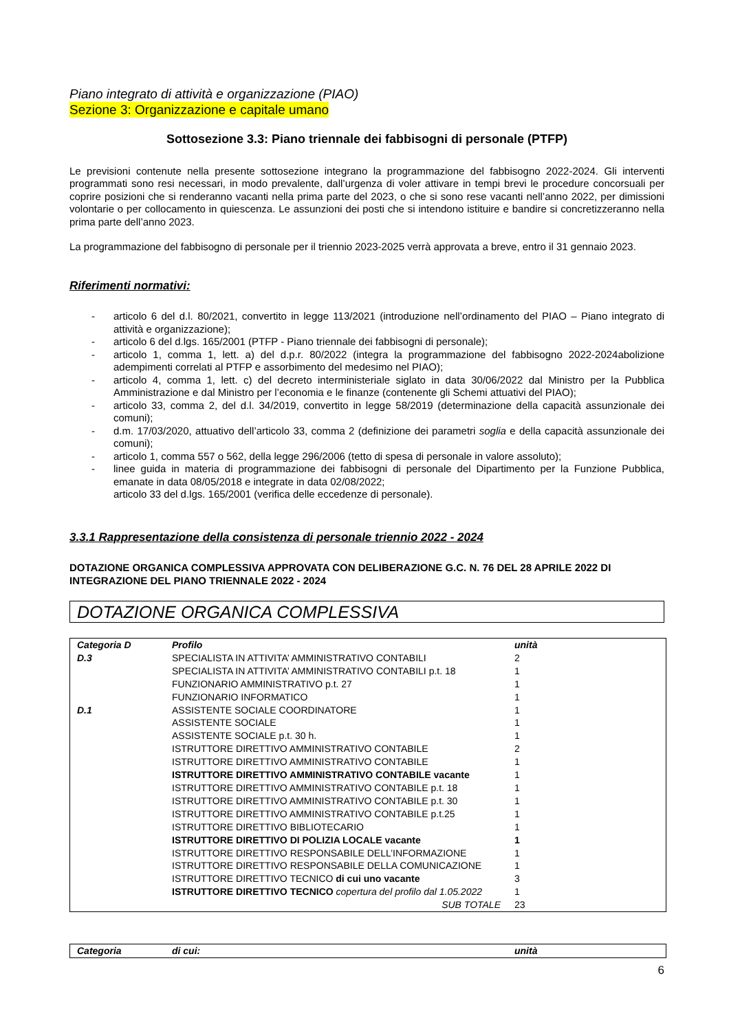Piano integrato di attività e organizzazione (PIAO)
Sezione 3: Organizzazione e capitale umano
Sottosezione 3.3: Piano triennale dei fabbisogni di personale (PTFP)
Le previsioni contenute nella presente sottosezione integrano la programmazione del fabbisogno 2022-2024. Gli interventi programmati sono resi necessari, in modo prevalente, dall’urgenza di voler attivare in tempi brevi le procedure concorsuali per coprire posizioni che si renderanno vacanti nella prima parte del 2023, o che si sono rese vacanti nell’anno 2022, per dimissioni volontarie o per collocamento in quiescenza. Le assunzioni dei posti che si intendono istituire e bandire si concretizzeranno nella prima parte dell’anno 2023.
La programmazione del fabbisogno di personale per il triennio 2023-2025 verrà approvata a breve, entro il 31 gennaio 2023.
Riferimenti normativi:
- articolo 6 del d.l. 80/2021, convertito in legge 113/2021 (introduzione nell’ordinamento del PIAO – Piano integrato di attività e organizzazione);
- articolo 6 del d.lgs. 165/2001 (PTFP - Piano triennale dei fabbisogni di personale);
- articolo 1, comma 1, lett. a) del d.p.r. 80/2022 (integra la programmazione del fabbisogno 2022-2024abolizione adempimenti correlati al PTFP e assorbimento del medesimo nel PIAO);
- articolo 4, comma 1, lett. c) del decreto interministeriale siglato in data 30/06/2022 dal Ministro per la Pubblica Amministrazione e dal Ministro per l’economia e le finanze (contenente gli Schemi attuativi del PIAO);
- articolo 33, comma 2, del d.l. 34/2019, convertito in legge 58/2019 (determinazione della capacità assunzionale dei comuni);
- d.m. 17/03/2020, attuativo dell’articolo 33, comma 2 (definizione dei parametri soglia e della capacità assunzionale dei comuni);
- articolo 1, comma 557 o 562, della legge 296/2006 (tetto di spesa di personale in valore assoluto);
- linee guida in materia di programmazione dei fabbisogni di personale del Dipartimento per la Funzione Pubblica, emanate in data 08/05/2018 e integrate in data 02/08/2022;
articolo 33 del d.lgs. 165/2001 (verifica delle eccedenze di personale).
3.3.1 Rappresentazione della consistenza di personale triennio 2022 - 2024
DOTAZIONE ORGANICA COMPLESSIVA APPROVATA CON DELIBERAZIONE G.C. N. 76 DEL 28 APRILE 2022 DI INTEGRAZIONE DEL PIANO TRIENNALE 2022 - 2024
DOTAZIONE ORGANICA COMPLESSIVA
| Categoria D | Profilo | unità |
| --- | --- | --- |
| D.3 | SPECIALISTA IN ATTIVITA’ AMMINISTRATIVO CONTABILI | 2 |
| | SPECIALISTA IN ATTIVITA’ AMMINISTRATIVO CONTABILI p.t. 18 | 1 |
| | FUNZIONARIO AMMINISTRATIVO p.t. 27 | 1 |
| | FUNZIONARIO INFORMATICO | 1 |
| D.1 | ASSISTENTE SOCIALE COORDINATORE | 1 |
| | ASSISTENTE SOCIALE | 1 |
| | ASSISTENTE SOCIALE p.t. 30 h. | 1 |
| | ISTRUTTORE DIRETTIVO AMMINISTRATIVO CONTABILE | 2 |
| | ISTRUTTORE DIRETTIVO AMMINISTRATIVO CONTABILE | 1 |
| | ISTRUTTORE DIRETTIVO AMMINISTRATIVO CONTABILE vacante | 1 |
| | ISTRUTTORE DIRETTIVO AMMINISTRATIVO CONTABILE p.t. 18 | 1 |
| | ISTRUTTORE DIRETTIVO AMMINISTRATIVO CONTABILE p.t. 30 | 1 |
| | ISTRUTTORE DIRETTIVO AMMINISTRATIVO CONTABILE p.t.25 | 1 |
| | ISTRUTTORE DIRETTIVO BIBLIOTECARIO | 1 |
| | ISTRUTTORE DIRETTIVO DI POLIZIA LOCALE vacante | 1 |
| | ISTRUTTORE DIRETTIVO RESPONSABILE DELL’INFORMAZIONE | 1 |
| | ISTRUTTORE DIRETTIVO RESPONSABILE DELLA COMUNICAZIONE | 1 |
| | ISTRUTTORE DIRETTIVO TECNICO di cui uno vacante | 3 |
| | ISTRUTTORE DIRETTIVO TECNICO copertura del profilo dal 1.05.2022 | 1 |
| | SUB TOTALE | 23 |
| Categoria | di cui: | unità |
| --- | --- | --- |
6